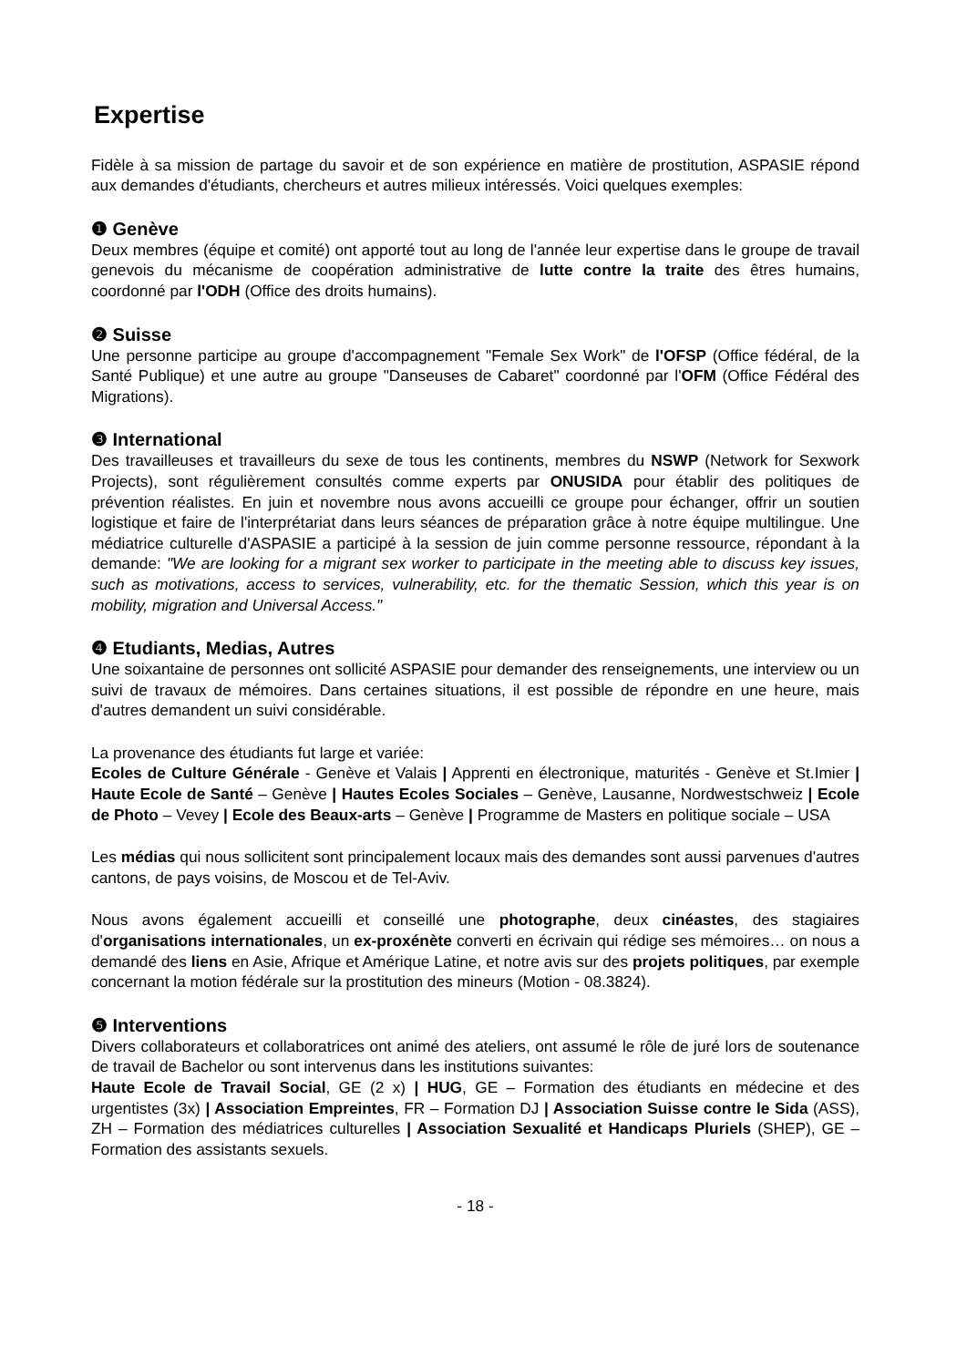Expertise
Fidèle à sa mission de partage du savoir et de son expérience en matière de prostitution, ASPASIE répond aux demandes d'étudiants, chercheurs et autres milieux intéressés. Voici quelques exemples:
❶ Genève
Deux membres (équipe et comité) ont apporté tout au long de l'année leur expertise dans le groupe de travail genevois du mécanisme de coopération administrative de lutte contre la traite des êtres humains, coordonné par l'ODH (Office des droits humains).
❷ Suisse
Une personne participe au groupe d'accompagnement "Female Sex Work" de l'OFSP (Office fédéral, de la Santé Publique) et une autre au groupe "Danseuses de Cabaret" coordonné par l'OFM (Office Fédéral des Migrations).
❸ International
Des travailleuses et travailleurs du sexe de tous les continents, membres du NSWP (Network for Sexwork Projects), sont régulièrement consultés comme experts par ONUSIDA pour établir des politiques de prévention réalistes. En juin et novembre nous avons accueilli ce groupe pour échanger, offrir un soutien logistique et faire de l'interprétariat dans leurs séances de préparation grâce à notre équipe multilingue. Une médiatrice culturelle d'ASPASIE a participé à la session de juin comme personne ressource, répondant à la demande: "We are looking for a migrant sex worker to participate in the meeting able to discuss key issues, such as motivations, access to services, vulnerability, etc. for the thematic Session, which this year is on mobility, migration and Universal Access."
❹ Etudiants, Medias, Autres
Une soixantaine de personnes ont sollicité ASPASIE pour demander des renseignements, une interview ou un suivi de travaux de mémoires. Dans certaines situations, il est possible de répondre en une heure, mais d'autres demandent un suivi considérable.
La provenance des étudiants fut large et variée:
Ecoles de Culture Générale - Genève et Valais | Apprenti en électronique, maturités - Genève et St.Imier | Haute Ecole de Santé – Genève | Hautes Ecoles Sociales – Genève, Lausanne, Nordwestschweiz | Ecole de Photo – Vevey | Ecole des Beaux-arts – Genève | Programme de Masters en politique sociale – USA
Les médias qui nous sollicitent sont principalement locaux mais des demandes sont aussi parvenues d'autres cantons, de pays voisins, de Moscou et de Tel-Aviv.
Nous avons également accueilli et conseillé une photographe, deux cinéastes, des stagiaires d'organisations internationales, un ex-proxénète converti en écrivain qui rédige ses mémoires… on nous a demandé des liens en Asie, Afrique et Amérique Latine, et notre avis sur des projets politiques, par exemple concernant la motion fédérale sur la prostitution des mineurs (Motion - 08.3824).
❺ Interventions
Divers collaborateurs et collaboratrices ont animé des ateliers, ont assumé le rôle de juré lors de soutenance de travail de Bachelor ou sont intervenus dans les institutions suivantes:
Haute Ecole de Travail Social, GE (2 x) | HUG, GE – Formation des étudiants en médecine et des urgentistes (3x) | Association Empreintes, FR – Formation DJ | Association Suisse contre le Sida (ASS), ZH – Formation des médiatrices culturelles | Association Sexualité et Handicaps Pluriels (SHEP), GE – Formation des assistants sexuels.
- 18 -